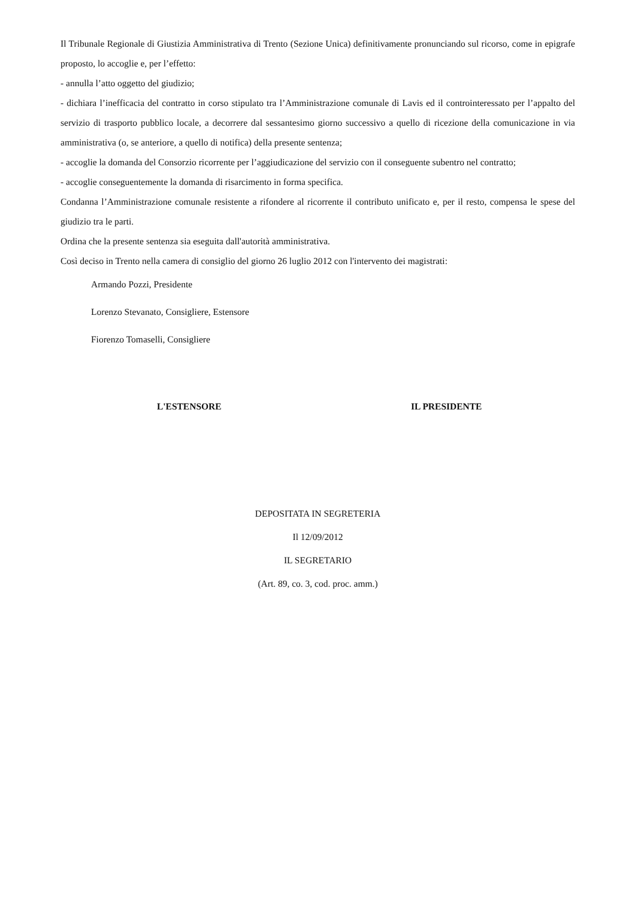Il Tribunale Regionale di Giustizia Amministrativa di Trento (Sezione Unica) definitivamente pronunciando sul ricorso, come in epigrafe proposto, lo accoglie e, per l’effetto:
- annulla l’atto oggetto del giudizio;
- dichiara l’inefficacia del contratto in corso stipulato tra l’Amministrazione comunale di Lavis ed il controinteressato per l’appalto del servizio di trasporto pubblico locale, a decorrere dal sessantesimo giorno successivo a quello di ricezione della comunicazione in via amministrativa (o, se anteriore, a quello di notifica) della presente sentenza;
- accoglie la domanda del Consorzio ricorrente per l’aggiudicazione del servizio con il conseguente subentro nel contratto;
- accoglie conseguentemente la domanda di risarcimento in forma specifica.
Condanna l’Amministrazione comunale resistente a rifondere al ricorrente il contributo unificato e, per il resto, compensa le spese del giudizio tra le parti.
Ordina che la presente sentenza sia eseguita dall'autorità amministrativa.
Così deciso in Trento nella camera di consiglio del giorno 26 luglio 2012 con l'intervento dei magistrati:
Armando Pozzi, Presidente
Lorenzo Stevanato, Consigliere, Estensore
Fiorenzo Tomaselli, Consigliere
L'ESTENSORE IL PRESIDENTE
DEPOSITATA IN SEGRETERIA
Il 12/09/2012
IL SEGRETARIO
(Art. 89, co. 3, cod. proc. amm.)